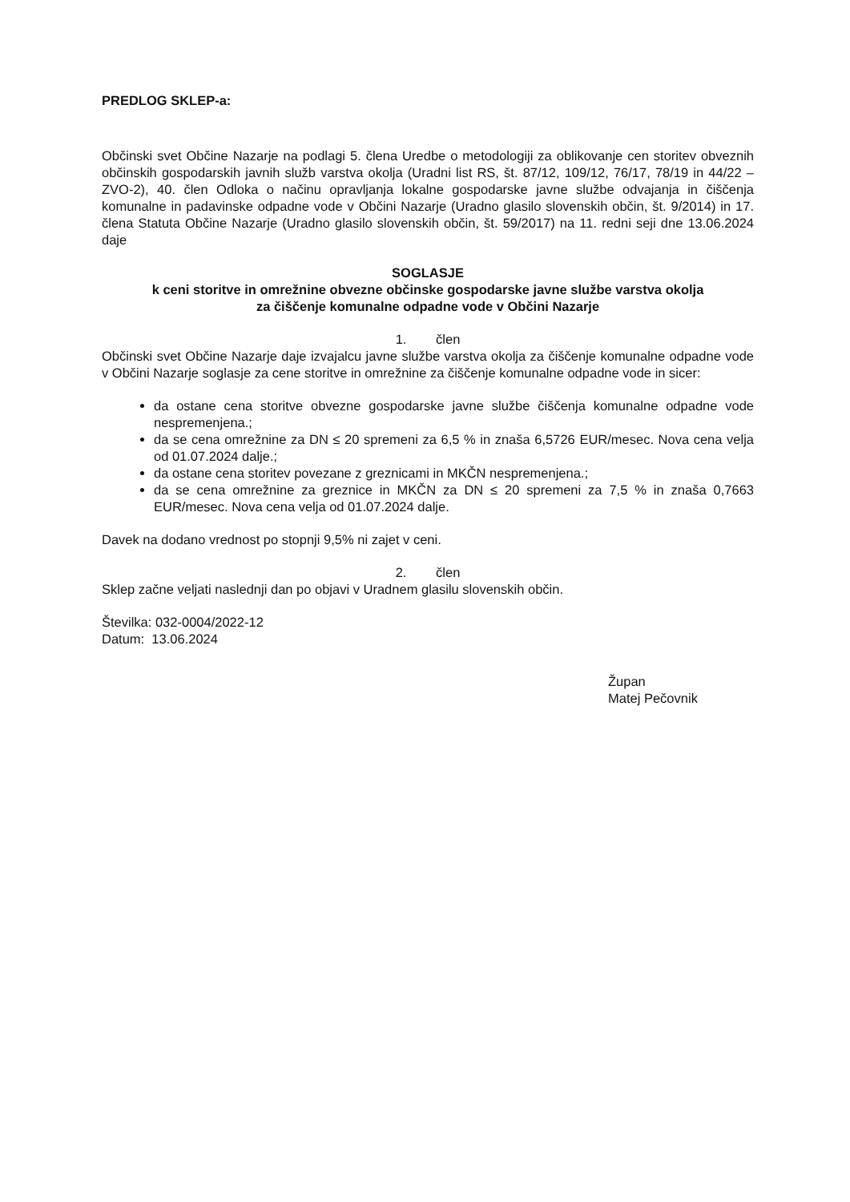PREDLOG SKLEP-a:
Občinski svet Občine Nazarje na podlagi 5. člena Uredbe o metodologiji za oblikovanje cen storitev obveznih občinskih gospodarskih javnih služb varstva okolja (Uradni list RS, št. 87/12, 109/12, 76/17, 78/19 in 44/22 – ZVO-2), 40. člen Odloka o načinu opravljanja lokalne gospodarske javne službe odvajanja in čiščenja komunalne in padavinske odpadne vode v Občini Nazarje (Uradno glasilo slovenskih občin, št. 9/2014) in 17. člena Statuta Občine Nazarje (Uradno glasilo slovenskih občin, št. 59/2017) na 11. redni seji dne 13.06.2024 daje
SOGLASJE
k ceni storitve in omrežnine obvezne občinske gospodarske javne službe varstva okolja
za čiščenje komunalne odpadne vode v Občini Nazarje
1. člen
Občinski svet Občine Nazarje daje izvajalcu javne službe varstva okolja za čiščenje komunalne odpadne vode v Občini Nazarje soglasje za cene storitve in omrežnine za čiščenje komunalne odpadne vode in sicer:
da ostane cena storitve obvezne gospodarske javne službe čiščenja komunalne odpadne vode nespremenjena.;
da se cena omrežnine za DN ≤ 20 spremeni za 6,5 % in znaša 6,5726 EUR/mesec. Nova cena velja od 01.07.2024 dalje.;
da ostane cena storitev povezane z greznicami in MKČN nespremenjena.;
da se cena omrežnine za greznice in MKČN za DN ≤ 20 spremeni za 7,5 % in znaša 0,7663 EUR/mesec. Nova cena velja od 01.07.2024 dalje.
Davek na dodano vrednost po stopnji 9,5% ni zajet v ceni.
2. člen
Sklep začne veljati naslednji dan po objavi v Uradnem glasilu slovenskih občin.
Številka: 032-0004/2022-12
Datum: 13.06.2024
Župan
Matej Pečovnik